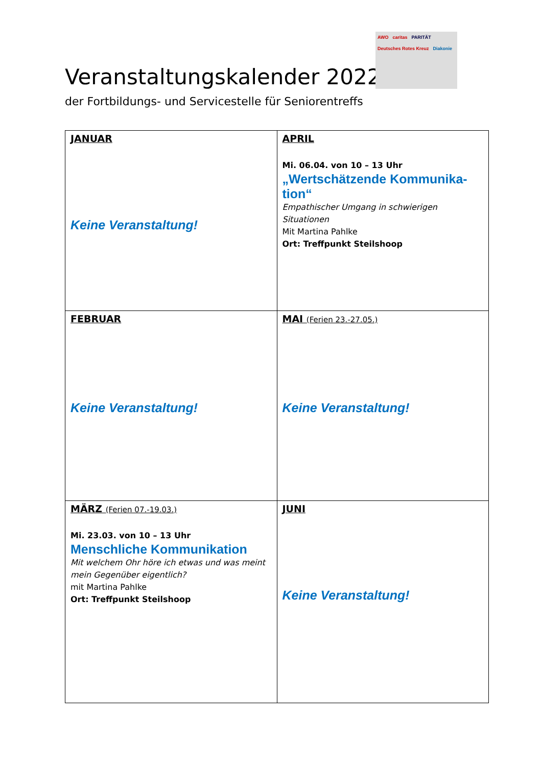AWO caritas PARITÄT
Deutsches Rotes Kreuz Diakonie
Veranstaltungskalender 2022
der Fortbildungs- und Servicestelle für Seniorentreffs
| JANUAR Keine Veranstaltung! | APRIL Mi. 06.04. von 10 – 13 Uhr „Wertschätzende Kommunika-tion“ Empathischer Umgang in schwierigen Situationen Mit Martina Pahlke Ort: Treffpunkt Steilshoop |
| FEBRUAR Keine Veranstaltung! | MAI (Ferien 23.-27.05.) Keine Veranstaltung! |
| MÄRZ (Ferien 07.-19.03.) Mi. 23.03. von 10 – 13 Uhr Menschliche Kommunikation Mit welchem Ohr höre ich etwas und was meint mein Gegenüber eigentlich? mit Martina Pahlke Ort: Treffpunkt Steilshoop | JUNI Keine Veranstaltung! |